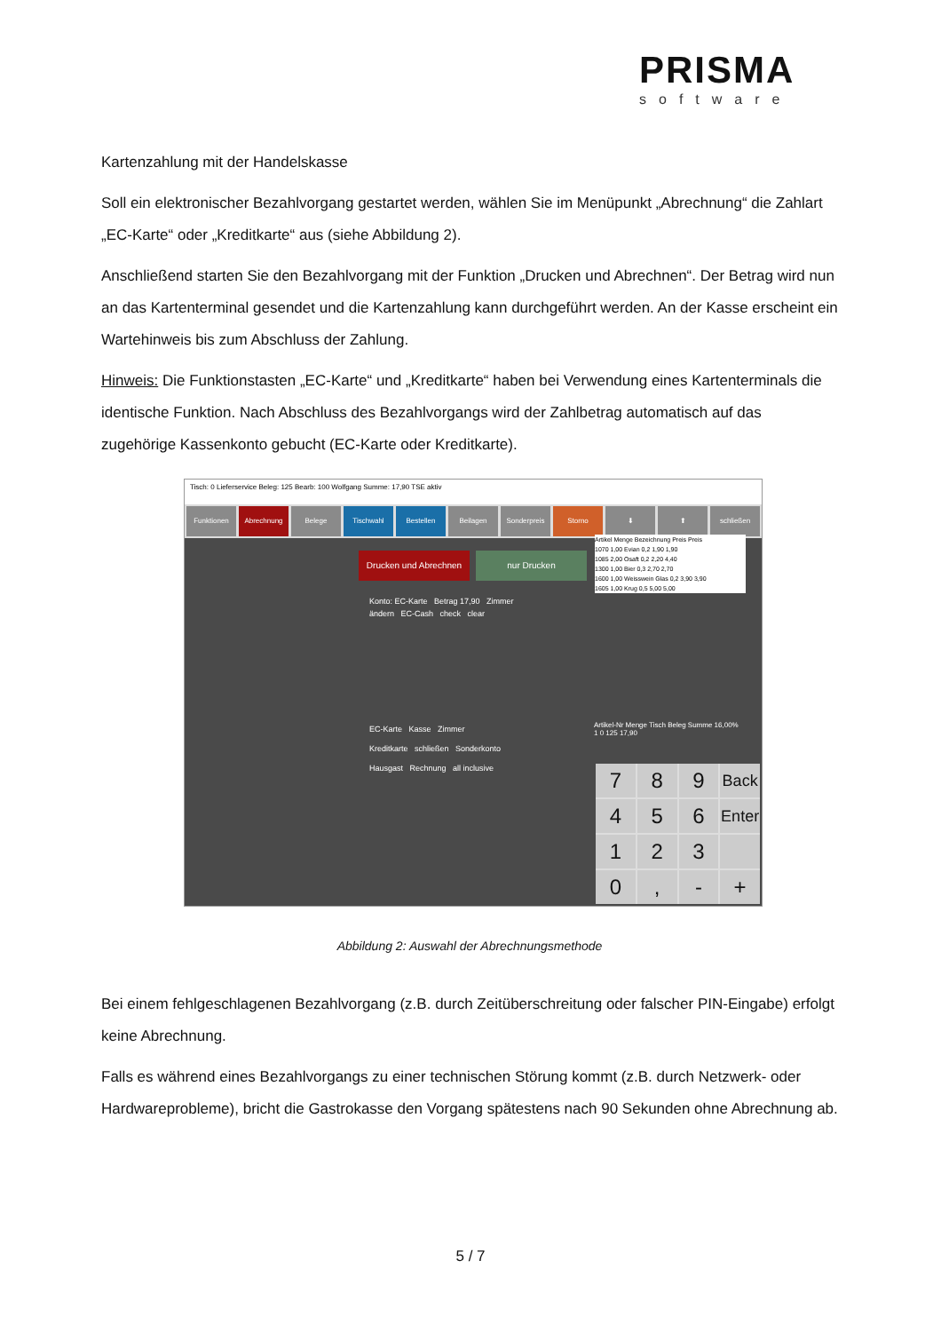PRISMA
software
Kartenzahlung mit der Handelskasse
Soll ein elektronischer Bezahlvorgang gestartet werden, wählen Sie im Menüpunkt „Abrechnung“ die Zahlart „EC-Karte“ oder „Kreditkarte“ aus (siehe Abbildung 2).
Anschließend starten Sie den Bezahlvorgang mit der Funktion „Drucken und Abrechnen“. Der Betrag wird nun an das Kartenterminal gesendet und die Kartenzahlung kann durchgeführt werden. An der Kasse erscheint ein Wartehinweis bis zum Abschluss der Zahlung.
Hinweis: Die Funktionstasten „EC-Karte“ und „Kreditkarte“ haben bei Verwendung eines Kartenterminals die identische Funktion. Nach Abschluss des Bezahlvorgangs wird der Zahlbetrag automatisch auf das zugehörige Kassenkonto gebucht (EC-Karte oder Kreditkarte).
Tisch: 0 Lieferservice Beleg: 125 Bearb: 100 Wolfgang Summe: 17,90 TSE aktiv
Funktionen Abrechnung Belege Tischwahl Bestellen Beilagen Sonderpreis Storno ⬇ ⬆ schließen
Drucken und Abrechnen
nur Drucken
Konto: EC-Karte Betrag 17,90 Zimmer
ändern EC-Cash check clear
EC-Karte Kasse Zimmer
Kreditkarte schließen Sonderkonto
Hausgast Rechnung all inclusive
Artikel Menge Bezeichnung Preis Preis
1070 1,00 Evian 0,2 1,90 1,90
1085 2,00 Osaft 0,2 2,20 4,40
1300 1,00 Bier 0,3 2,70 2,70
1600 1,00 Weisswein Glas 0,2 3,90 3,90
1605 1,00 Krug 0,5 5,00 5,00
Artikel-Nr Menge Tisch Beleg Summe 16,00%
1 0 125 17,90
7
8
9
Back
4
5
6
Enter
1
2
3
0
,
-
+
Abbildung 2: Auswahl der Abrechnungsmethode
Bei einem fehlgeschlagenen Bezahlvorgang (z.B. durch Zeitüberschreitung oder falscher PIN-Eingabe) erfolgt keine Abrechnung.
Falls es während eines Bezahlvorgangs zu einer technischen Störung kommt (z.B. durch Netzwerk- oder Hardwareprobleme), bricht die Gastrokasse den Vorgang spätestens nach 90 Sekunden ohne Abrechnung ab.
5 / 7